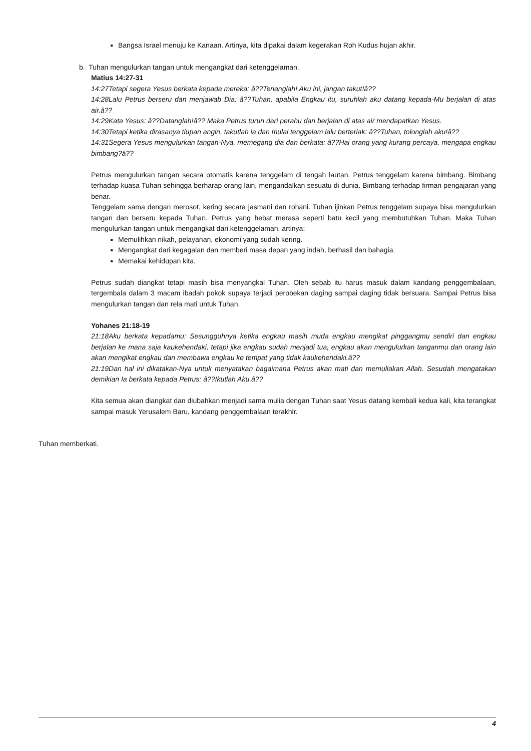Bangsa Israel menuju ke Kanaan. Artinya, kita dipakai dalam kegerakan Roh Kudus hujan akhir.
b. Tuhan mengulurkan tangan untuk mengangkat dari ketenggelaman.
Matius 14:27-31
14:27Tetapi segera Yesus berkata kepada mereka: â??Tenanglah! Aku ini, jangan takut!â??
14:28Lalu Petrus berseru dan menjawab Dia: â??Tuhan, apabila Engkau itu, suruhlah aku datang kepada-Mu berjalan di atas air.â??
14:29Kata Yesus: â??Datanglah!â?? Maka Petrus turun dari perahu dan berjalan di atas air mendapatkan Yesus.
14:30Tetapi ketika dirasanya tiupan angin, takutlah ia dan mulai tenggelam lalu berteriak: â??Tuhan, tolonglah aku!â??
14:31Segera Yesus mengulurkan tangan-Nya, memegang dia dan berkata: â??Hai orang yang kurang percaya, mengapa engkau bimbang?â??
Petrus mengulurkan tangan secara otomatis karena tenggelam di tengah lautan. Petrus tenggelam karena bimbang. Bimbang terhadap kuasa Tuhan sehingga berharap orang lain, mengandalkan sesuatu di dunia. Bimbang terhadap firman pengajaran yang benar.
Tenggelam sama dengan merosot, kering secara jasmani dan rohani. Tuhan ijinkan Petrus tenggelam supaya bisa mengulurkan tangan dan berseru kepada Tuhan. Petrus yang hebat merasa seperti batu kecil yang membutuhkan Tuhan. Maka Tuhan mengulurkan tangan untuk mengangkat dari ketenggelaman, artinya:
Memulihkan nikah, pelayanan, ekonomi yang sudah kering.
Mengangkat dari kegagalan dan memberi masa depan yang indah, berhasil dan bahagia.
Memakai kehidupan kita.
Petrus sudah diangkat tetapi masih bisa menyangkal Tuhan. Oleh sebab itu harus masuk dalam kandang penggembalaan, tergembala dalam 3 macam ibadah pokok supaya terjadi perobekan daging sampai daging tidak bersuara. Sampai Petrus bisa mengulurkan tangan dan rela mati untuk Tuhan.
Yohanes 21:18-19
21:18Aku berkata kepadamu: Sesungguhnya ketika engkau masih muda engkau mengikat pinggangmu sendiri dan engkau berjalan ke mana saja kaukehendaki, tetapi jika engkau sudah menjadi tua, engkau akan mengulurkan tanganmu dan orang lain akan mengikat engkau dan membawa engkau ke tempat yang tidak kaukehendaki.â??
21:19Dan hal ini dikatakan-Nya untuk menyatakan bagaimana Petrus akan mati dan memuliakan Allah. Sesudah mengatakan demikian Ia berkata kepada Petrus: â??Ikutlah Aku.â??
Kita semua akan diangkat dan diubahkan menjadi sama mulia dengan Tuhan saat Yesus datang kembali kedua kali, kita terangkat sampai masuk Yerusalem Baru, kandang penggembalaan terakhir.
Tuhan memberkati.
4